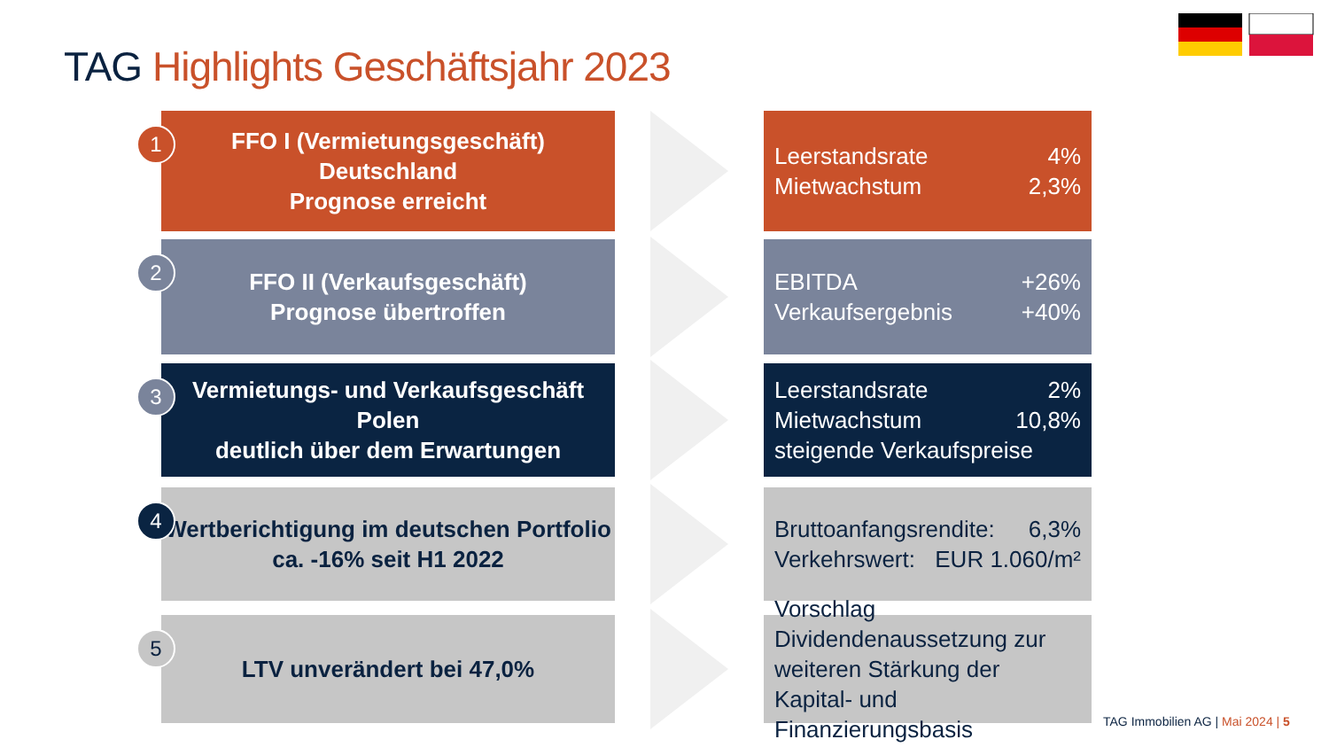TAG Highlights Geschäftsjahr 2023
1
FFO I (Vermietungsgeschäft) Deutschland
Prognose erreicht
Leerstandsrate 4%
Mietwachstum 2,3%
2
FFO II (Verkaufsgeschäft)
Prognose übertroffen
EBITDA +26%
Verkaufsergebnis +40%
3
Vermietungs- und Verkaufsgeschäft Polen
deutlich über dem Erwartungen
Leerstandsrate 2%
Mietwachstum 10,8%
steigende Verkaufspreise
4
Wertberichtigung im deutschen Portfolio
ca. -16% seit H1 2022
Bruttoanfangsrendite: 6,3%
Verkehrswert: EUR 1.060/m²
5
LTV unverändert bei 47,0%
Vorschlag Dividendenaussetzung zur weiteren Stärkung der Kapital- und Finanzierungsbasis
TAG Immobilien AG | Mai 2024 | 5